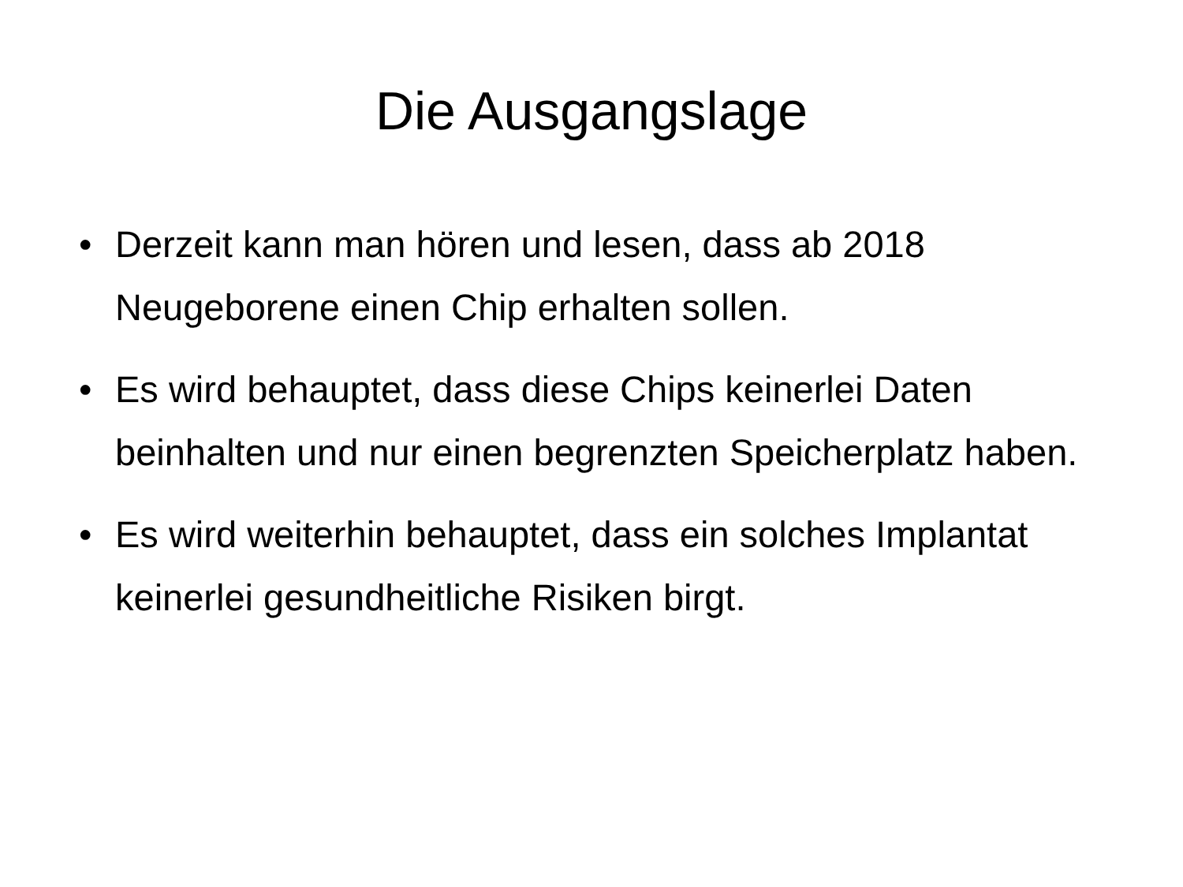Die Ausgangslage
• Derzeit kann man hören und lesen, dass ab 2018 Neugeborene einen Chip erhalten sollen.
• Es wird behauptet, dass diese Chips keinerlei Daten beinhalten und nur einen begrenzten Speicherplatz haben.
• Es wird weiterhin behauptet, dass ein solches Implantat keinerlei gesundheitliche Risiken birgt.